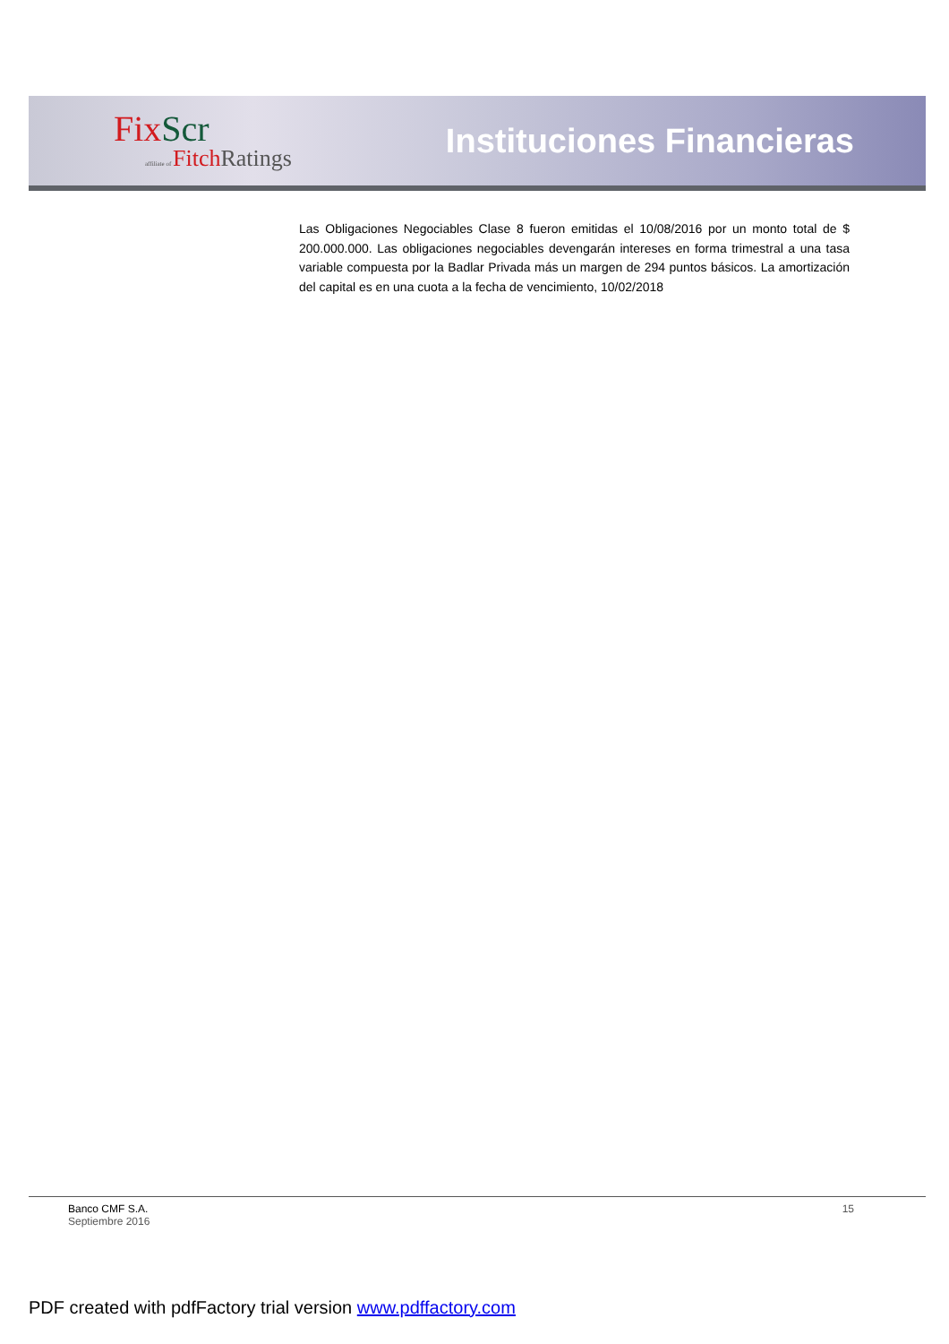Fix Scr
affiliate of Fitch Ratings
Instituciones Financieras
Las Obligaciones Negociables Clase 8 fueron emitidas el 10/08/2016 por un monto total de $ 200.000.000. Las obligaciones negociables devengarán intereses en forma trimestral a una tasa variable compuesta por la Badlar Privada más un margen de 294 puntos básicos. La amortización del capital es en una cuota a la fecha de vencimiento, 10/02/2018
Banco CMF S.A.
Septiembre 2016
15
PDF created with pdfFactory trial version www.pdffactory.com